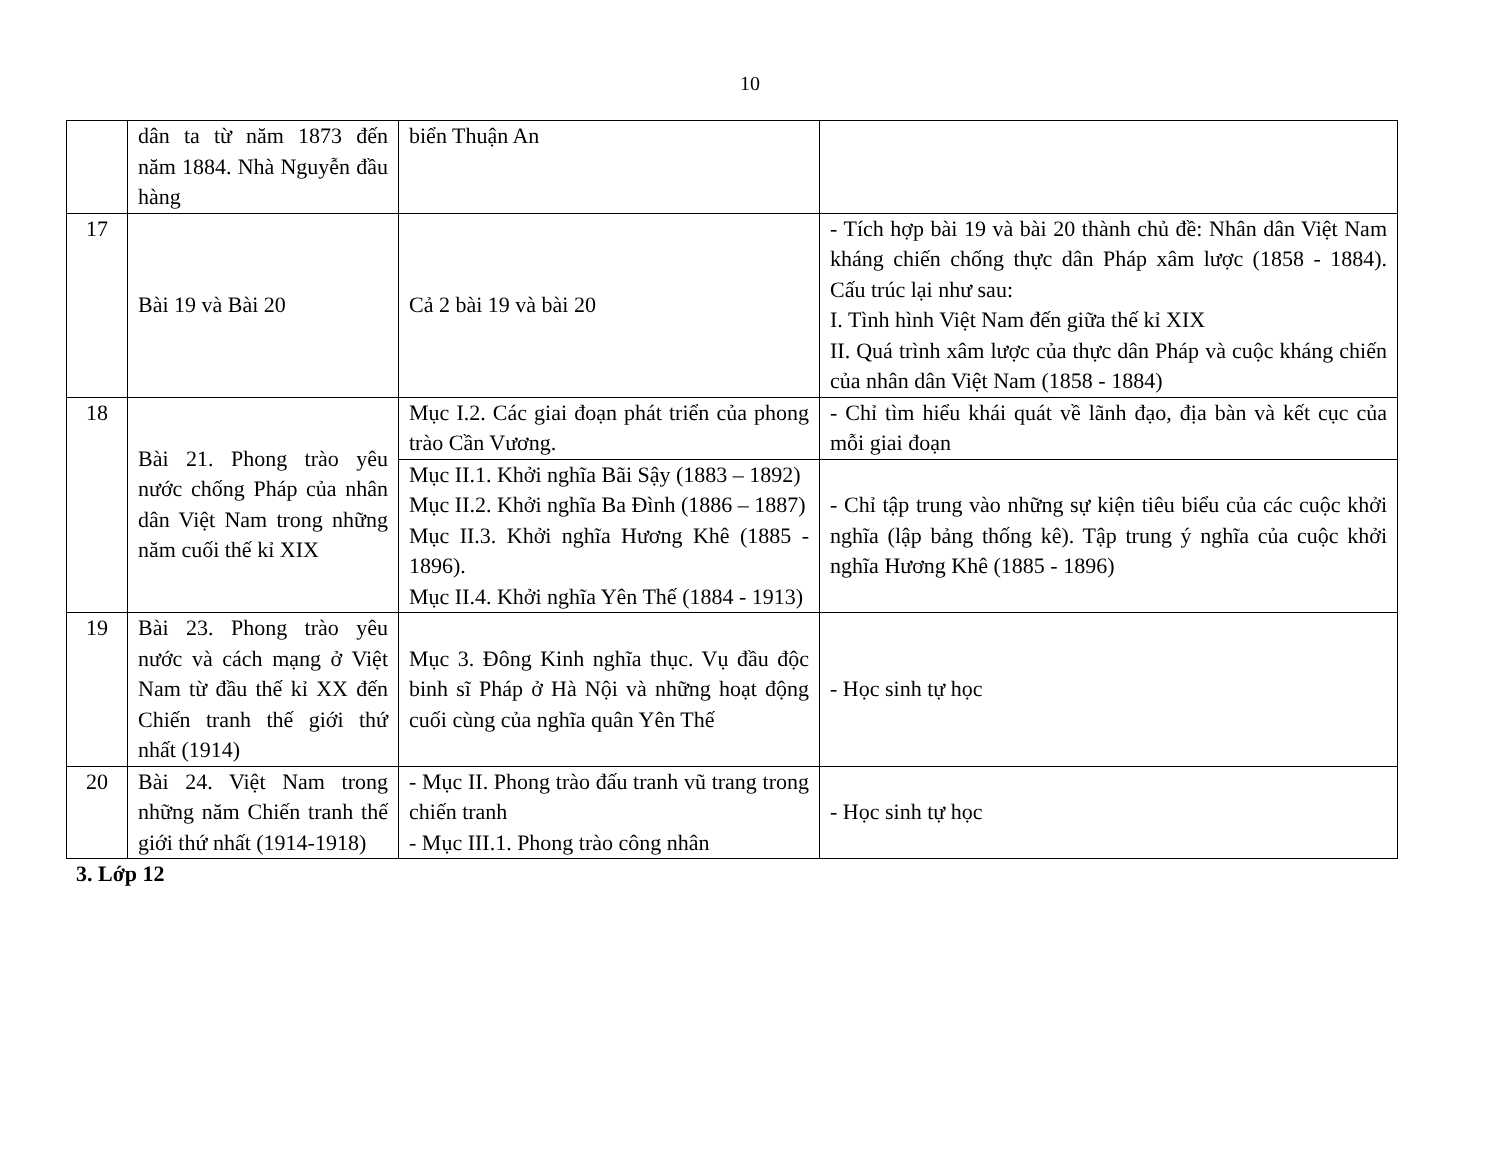10
| | dân ta từ năm 1873 đến năm 1884. Nhà Nguyễn đầu hàng | biển Thuận An | |
| 17 | Bài 19 và Bài 20 | Cả 2 bài 19 và bài 20 | - Tích hợp bài 19 và bài 20 thành chủ đề: Nhân dân Việt Nam kháng chiến chống thực dân Pháp xâm lược (1858 - 1884). Cấu trúc lại như sau: I. Tình hình Việt Nam đến giữa thế kỉ XIX II. Quá trình xâm lược của thực dân Pháp và cuộc kháng chiến của nhân dân Việt Nam (1858 - 1884) |
| 18 | Bài 21. Phong trào yêu nước chống Pháp của nhân dân Việt Nam trong những năm cuối thế kỉ XIX | Mục I.2. Các giai đoạn phát triển của phong trào Cần Vương. | - Chỉ tìm hiểu khái quát về lãnh đạo, địa bàn và kết cục của mỗi giai đoạn |
| | | Mục II.1. Khởi nghĩa Bãi Sậy (1883 – 1892) Mục II.2. Khởi nghĩa Ba Đình (1886 – 1887) Mục II.3. Khởi nghĩa Hương Khê (1885 - 1896). Mục II.4. Khởi nghĩa Yên Thế (1884 - 1913) | - Chỉ tập trung vào những sự kiện tiêu biểu của các cuộc khởi nghĩa (lập bảng thống kê). Tập trung ý nghĩa của cuộc khởi nghĩa Hương Khê (1885 - 1896) |
| 19 | Bài 23. Phong trào yêu nước và cách mạng ở Việt Nam từ đầu thế kỉ XX đến Chiến tranh thế giới thứ nhất (1914) | Mục 3. Đông Kinh nghĩa thục. Vụ đầu độc binh sĩ Pháp ở Hà Nội và những hoạt động cuối cùng của nghĩa quân Yên Thế | - Học sinh tự học |
| 20 | Bài 24. Việt Nam trong những năm Chiến tranh thế giới thứ nhất (1914-1918) | - Mục II. Phong trào đấu tranh vũ trang trong chiến tranh - Mục III.1. Phong trào công nhân | - Học sinh tự học |
3. Lớp 12